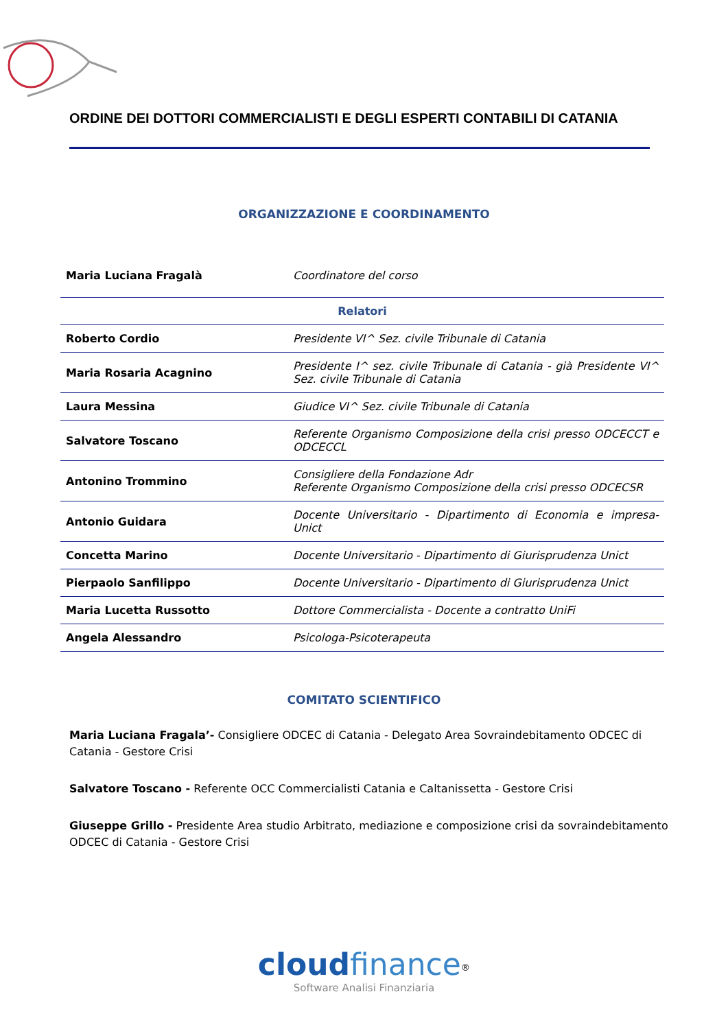ORDINE DEI DOTTORI COMMERCIALISTI E DEGLI ESPERTI CONTABILI DI CATANIA
ORGANIZZAZIONE E COORDINAMENTO
| Maria Luciana Fragalà | Coordinatore del corso |
| Relatori | |
| Roberto Cordio | Presidente VI^ Sez. civile Tribunale di Catania |
| Maria Rosaria Acagnino | Presidente I^ sez. civile Tribunale di Catania - già Presidente VI^ Sez. civile Tribunale di Catania |
| Laura Messina | Giudice VI^ Sez. civile Tribunale di Catania |
| Salvatore Toscano | Referente Organismo Composizione della crisi presso ODCECCT e ODCECCL |
| Antonino Trommino | Consigliere della Fondazione Adr Referente Organismo Composizione della crisi presso ODCECSR |
| Antonio Guidara | Docente Universitario - Dipartimento di Economia e impresa- Unict |
| Concetta Marino | Docente Universitario - Dipartimento di Giurisprudenza Unict |
| Pierpaolo Sanfilippo | Docente Universitario - Dipartimento di Giurisprudenza Unict |
| Maria Lucetta Russotto | Dottore Commercialista - Docente a contratto UniFi |
| Angela Alessandro | Psicologa-Psicoterapeuta |
COMITATO SCIENTIFICO
Maria Luciana Fragala’- Consigliere ODCEC di Catania - Delegato Area Sovraindebitamento ODCEC di Catania - Gestore Crisi
Salvatore Toscano - Referente OCC Commercialisti Catania e Caltanissetta - Gestore Crisi
Giuseppe Grillo - Presidente Area studio Arbitrato, mediazione e composizione crisi da sovraindebitamento ODCEC di Catania - Gestore Crisi
cloud finance<sup>®</sup>
Software Analisi Finanziaria